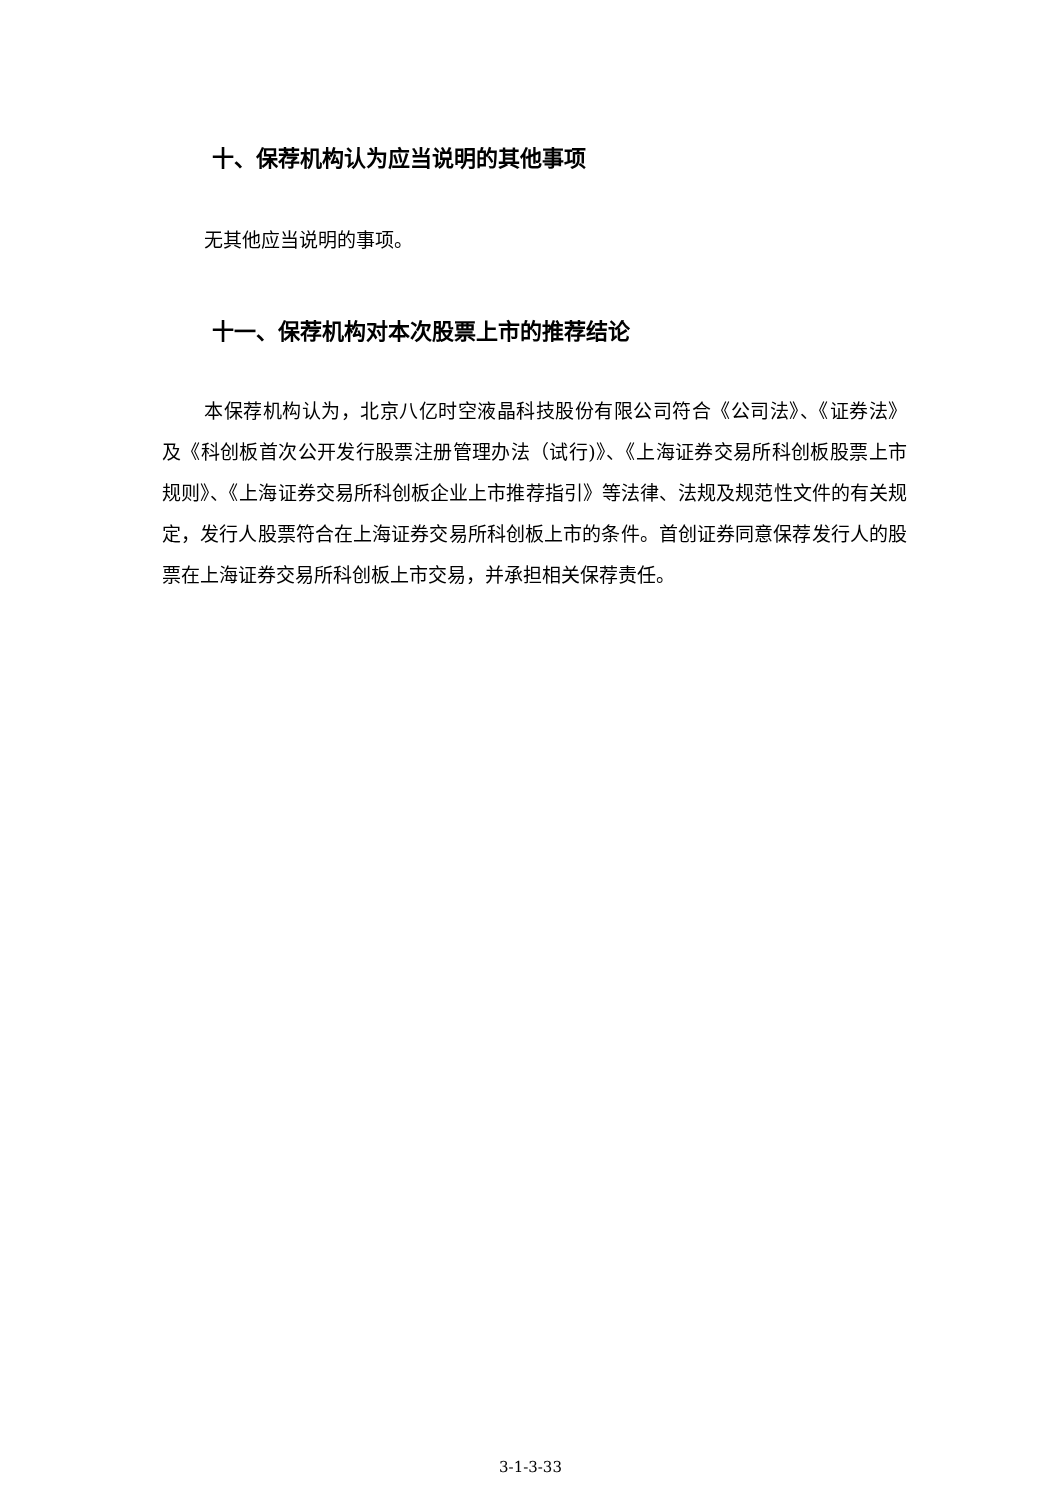十、保荐机构认为应当说明的其他事项
无其他应当说明的事项。
十一、保荐机构对本次股票上市的推荐结论
本保荐机构认为，北京八亿时空液晶科技股份有限公司符合《公司法》、《证券法》及《科创板首次公开发行股票注册管理办法（试行)》、《上海证券交易所科创板股票上市规则》、《上海证券交易所科创板企业上市推荐指引》等法律、法规及规范性文件的有关规定，发行人股票符合在上海证券交易所科创板上市的条件。首创证券同意保荐发行人的股票在上海证券交易所科创板上市交易，并承担相关保荐责任。
3-1-3-33